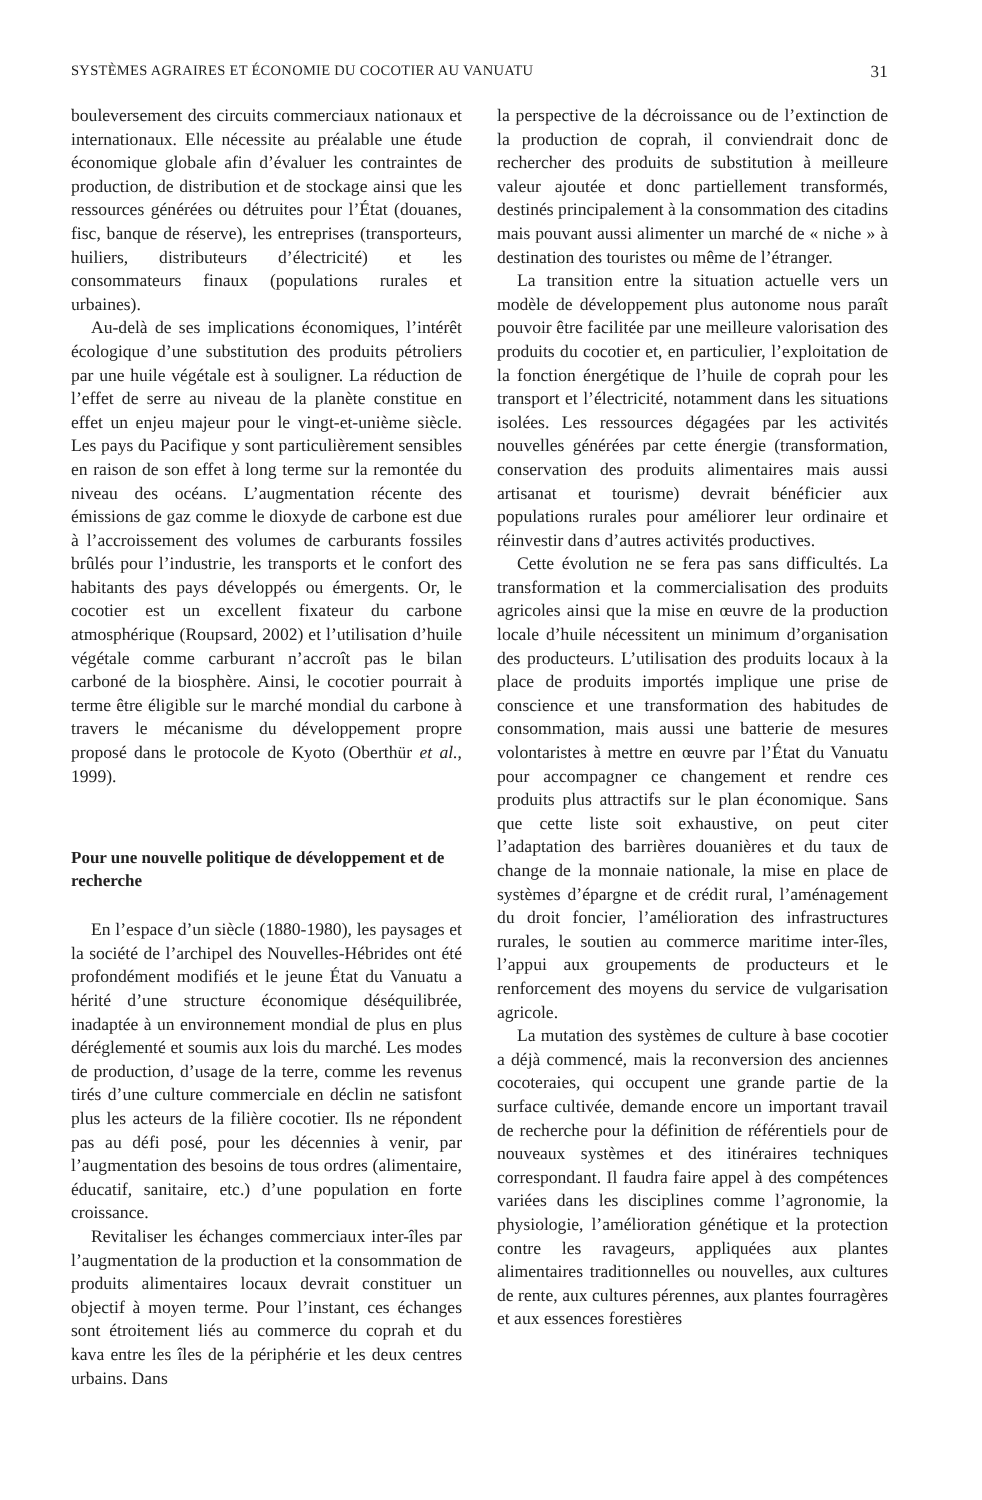SYSTÈMES AGRAIRES ET ÉCONOMIE DU COCOTIER AU VANUATU 31
bouleversement des circuits commerciaux nationaux et internationaux. Elle nécessite au préalable une étude économique globale afin d’évaluer les contraintes de production, de distribution et de stockage ainsi que les ressources générées ou détruites pour l’État (douanes, fisc, banque de réserve), les entreprises (transporteurs, huiliers, distributeurs d’électricité) et les consommateurs finaux (populations rurales et urbaines).
Au-delà de ses implications économiques, l’intérêt écologique d’une substitution des produits pétroliers par une huile végétale est à souligner. La réduction de l’effet de serre au niveau de la planète constitue en effet un enjeu majeur pour le vingt-et-unième siècle. Les pays du Pacifique y sont particulièrement sensibles en raison de son effet à long terme sur la remontée du niveau des océans. L’augmentation récente des émissions de gaz comme le dioxyde de carbone est due à l’accroissement des volumes de carburants fossiles brûlés pour l’industrie, les transports et le confort des habitants des pays développés ou émergents. Or, le cocotier est un excellent fixateur du carbone atmosphérique (Roupsard, 2002) et l’utilisation d’huile végétale comme carburant n’accroît pas le bilan carboné de la biosphère. Ainsi, le cocotier pourrait à terme être éligible sur le marché mondial du carbone à travers le mécanisme du développement propre proposé dans le protocole de Kyoto (Oberthür et al., 1999).
Pour une nouvelle politique de développement et de recherche
En l’espace d’un siècle (1880-1980), les paysages et la société de l’archipel des Nouvelles-Hébrides ont été profondément modifiés et le jeune État du Vanuatu a hérité d’une structure économique déséquilibrée, inadaptée à un environnement mondial de plus en plus déréglementé et soumis aux lois du marché. Les modes de production, d’usage de la terre, comme les revenus tirés d’une culture commerciale en déclin ne satisfont plus les acteurs de la filière cocotier. Ils ne répondent pas au défi posé, pour les décennies à venir, par l’augmentation des besoins de tous ordres (alimentaire, éducatif, sanitaire, etc.) d’une population en forte croissance.
Revitaliser les échanges commerciaux inter-îles par l’augmentation de la production et la consommation de produits alimentaires locaux devrait constituer un objectif à moyen terme. Pour l’instant, ces échanges sont étroitement liés au commerce du coprah et du kava entre les îles de la périphérie et les deux centres urbains. Dans
la perspective de la décroissance ou de l’extinction de la production de coprah, il conviendrait donc de rechercher des produits de substitution à meilleure valeur ajoutée et donc partiellement transformés, destinés principalement à la consommation des citadins mais pouvant aussi alimenter un marché de « niche » à destination des touristes ou même de l’étranger.
La transition entre la situation actuelle vers un modèle de développement plus autonome nous paraît pouvoir être facilitée par une meilleure valorisation des produits du cocotier et, en particulier, l’exploitation de la fonction énergétique de l’huile de coprah pour les transport et l’électricité, notamment dans les situations isolées. Les ressources dégagées par les activités nouvelles générées par cette énergie (transformation, conservation des produits alimentaires mais aussi artisanat et tourisme) devrait bénéficier aux populations rurales pour améliorer leur ordinaire et réinvestir dans d’autres activités productives.
Cette évolution ne se fera pas sans difficultés. La transformation et la commercialisation des produits agricoles ainsi que la mise en œuvre de la production locale d’huile nécessitent un minimum d’organisation des producteurs. L’utilisation des produits locaux à la place de produits importés implique une prise de conscience et une transformation des habitudes de consommation, mais aussi une batterie de mesures volontaristes à mettre en œuvre par l’État du Vanuatu pour accompagner ce changement et rendre ces produits plus attractifs sur le plan économique. Sans que cette liste soit exhaustive, on peut citer l’adaptation des barrières douanières et du taux de change de la monnaie nationale, la mise en place de systèmes d’épargne et de crédit rural, l’aménagement du droit foncier, l’amélioration des infrastructures rurales, le soutien au commerce maritime inter-îles, l’appui aux groupements de producteurs et le renforcement des moyens du service de vulgarisation agricole.
La mutation des systèmes de culture à base cocotier a déjà commencé, mais la reconversion des anciennes cocoteraies, qui occupent une grande partie de la surface cultivée, demande encore un important travail de recherche pour la définition de référentiels pour de nouveaux systèmes et des itinéraires techniques correspondant. Il faudra faire appel à des compétences variées dans les disciplines comme l’agronomie, la physiologie, l’amélioration génétique et la protection contre les ravageurs, appliquées aux plantes alimentaires traditionnelles ou nouvelles, aux cultures de rente, aux cultures pérennes, aux plantes fourragères et aux essences forestières